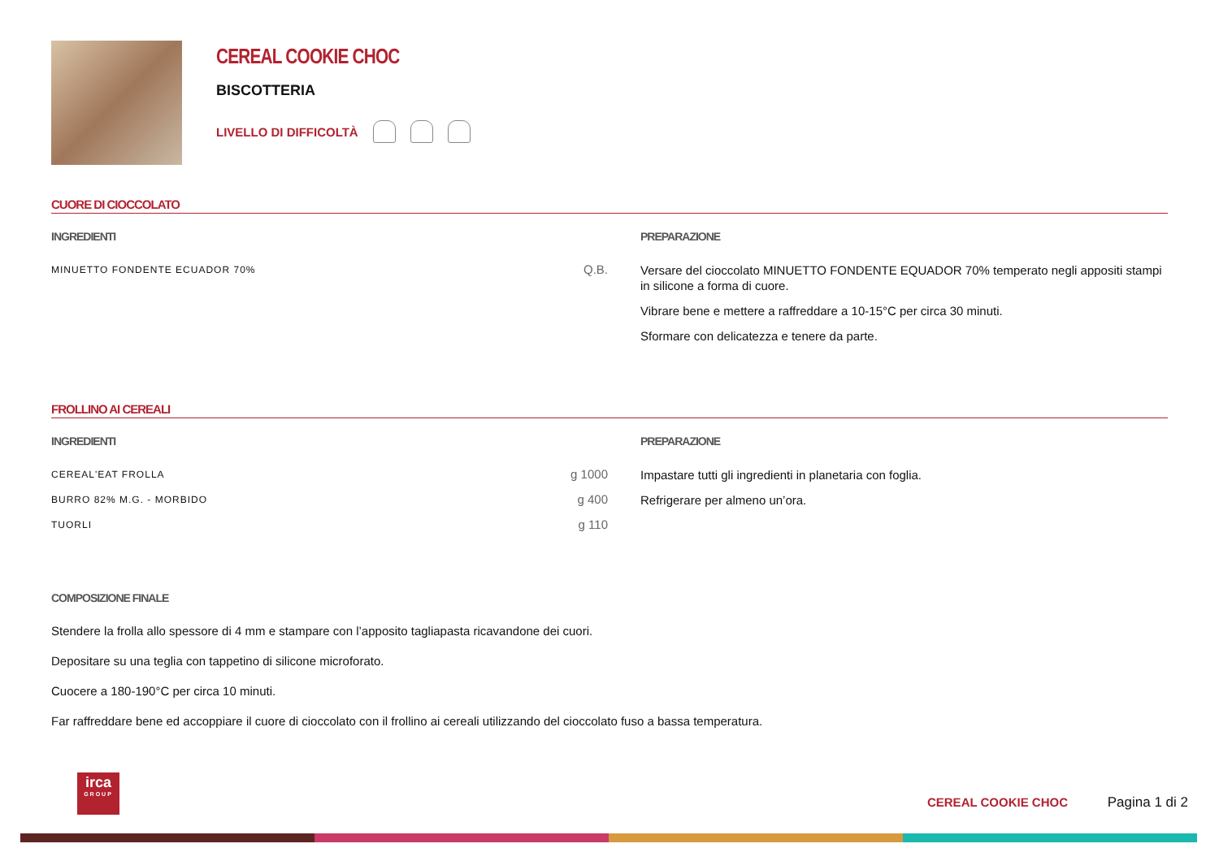CEREAL COOKIE CHOC
BISCOTTERIA
LIVELLO DI DIFFICOLTÀ
CUORE DI CIOCCOLATO
INGREDIENTI
| MINUETTO FONDENTE ECUADOR 70% | Q.B. |
PREPARAZIONE
Versare del cioccolato MINUETTO FONDENTE EQUADOR 70% temperato negli appositi stampi in silicone a forma di cuore.
Vibrare bene e mettere a raffreddare a 10-15°C per circa 30 minuti.
Sformare con delicatezza e tenere da parte.
FROLLINO AI CEREALI
INGREDIENTI
| CEREAL'EAT FROLLA | g 1000 |
| BURRO 82% M.G. - MORBIDO | g 400 |
| TUORLI | g 110 |
PREPARAZIONE
Impastare tutti gli ingredienti in planetaria con foglia.
Refrigerare per almeno un’ora.
COMPOSIZIONE FINALE
Stendere la frolla allo spessore di 4 mm e stampare con l’apposito tagliapasta ricavandone dei cuori.
Depositare su una teglia con tappetino di silicone microforato.
Cuocere a 180-190°C per circa 10 minuti.
Far raffreddare bene ed accoppiare il cuore di cioccolato con il frollino ai cereali utilizzando del cioccolato fuso a bassa temperatura.
irca
GROUP
CEREAL COOKIE CHOC Pagina 1 di 2